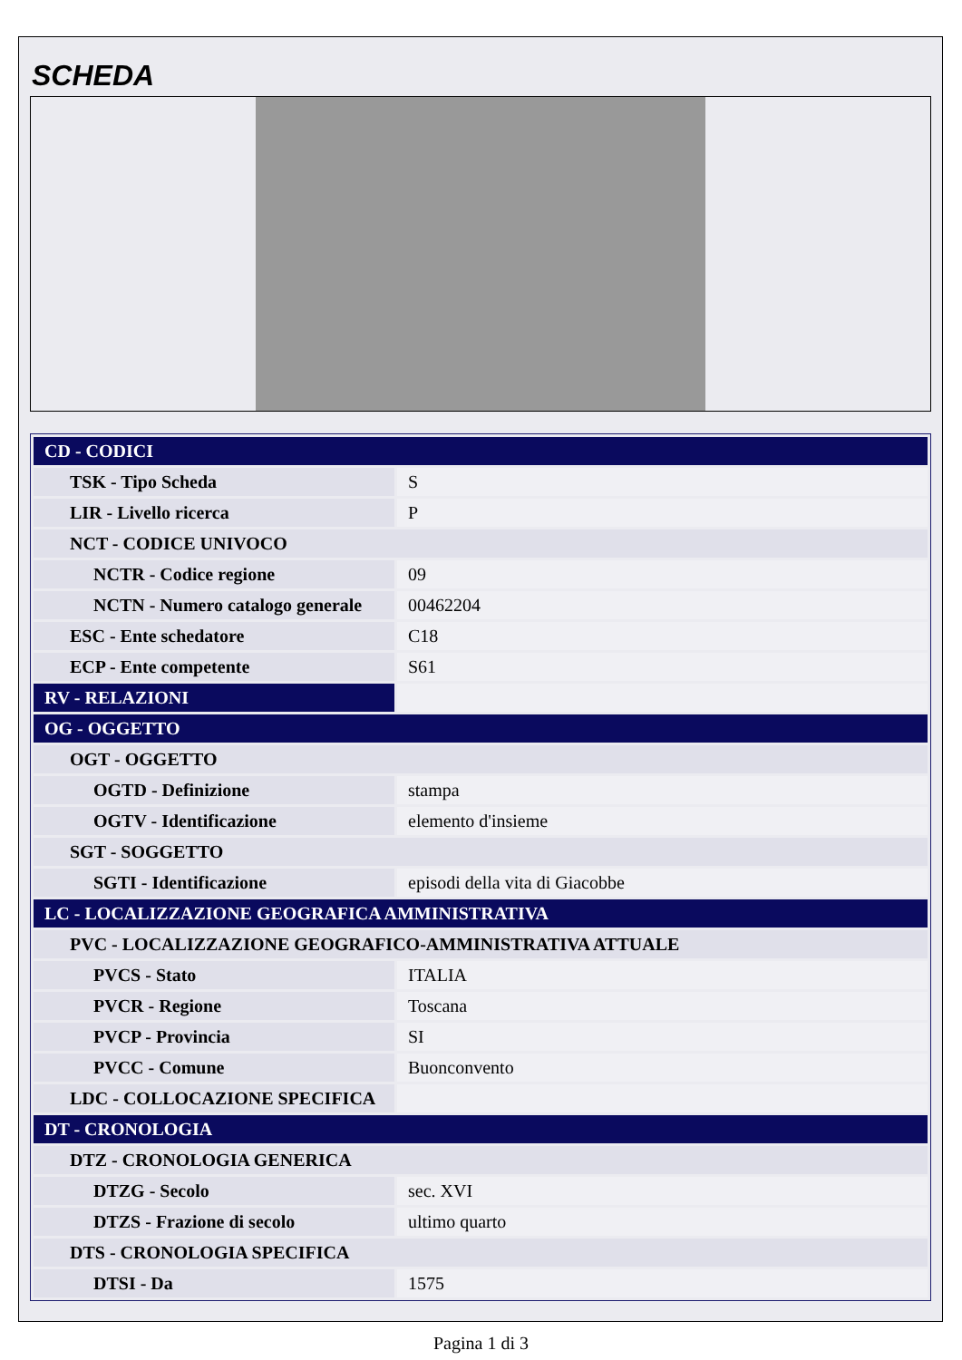SCHEDA
| CD - CODICI | |
| TSK - Tipo Scheda | S |
| LIR - Livello ricerca | P |
| NCT - CODICE UNIVOCO | |
| NCTR - Codice regione | 09 |
| NCTN - Numero catalogo generale | 00462204 |
| ESC - Ente schedatore | C18 |
| ECP - Ente competente | S61 |
| RV - RELAZIONI | |
| OG - OGGETTO | |
| OGT - OGGETTO | |
| OGTD - Definizione | stampa |
| OGTV - Identificazione | elemento d'insieme |
| SGT - SOGGETTO | |
| SGTI - Identificazione | episodi della vita di Giacobbe |
| LC - LOCALIZZAZIONE GEOGRAFICA AMMINISTRATIVA | |
| PVC - LOCALIZZAZIONE GEOGRAFICO-AMMINISTRATIVA ATTUALE | |
| PVCS - Stato | ITALIA |
| PVCR - Regione | Toscana |
| PVCP - Provincia | SI |
| PVCC - Comune | Buonconvento |
| LDC - COLLOCAZIONE SPECIFICA | |
| DT - CRONOLOGIA | |
| DTZ - CRONOLOGIA GENERICA | |
| DTZG - Secolo | sec. XVI |
| DTZS - Frazione di secolo | ultimo quarto |
| DTS - CRONOLOGIA SPECIFICA | |
| DTSI - Da | 1575 |
Pagina 1 di 3